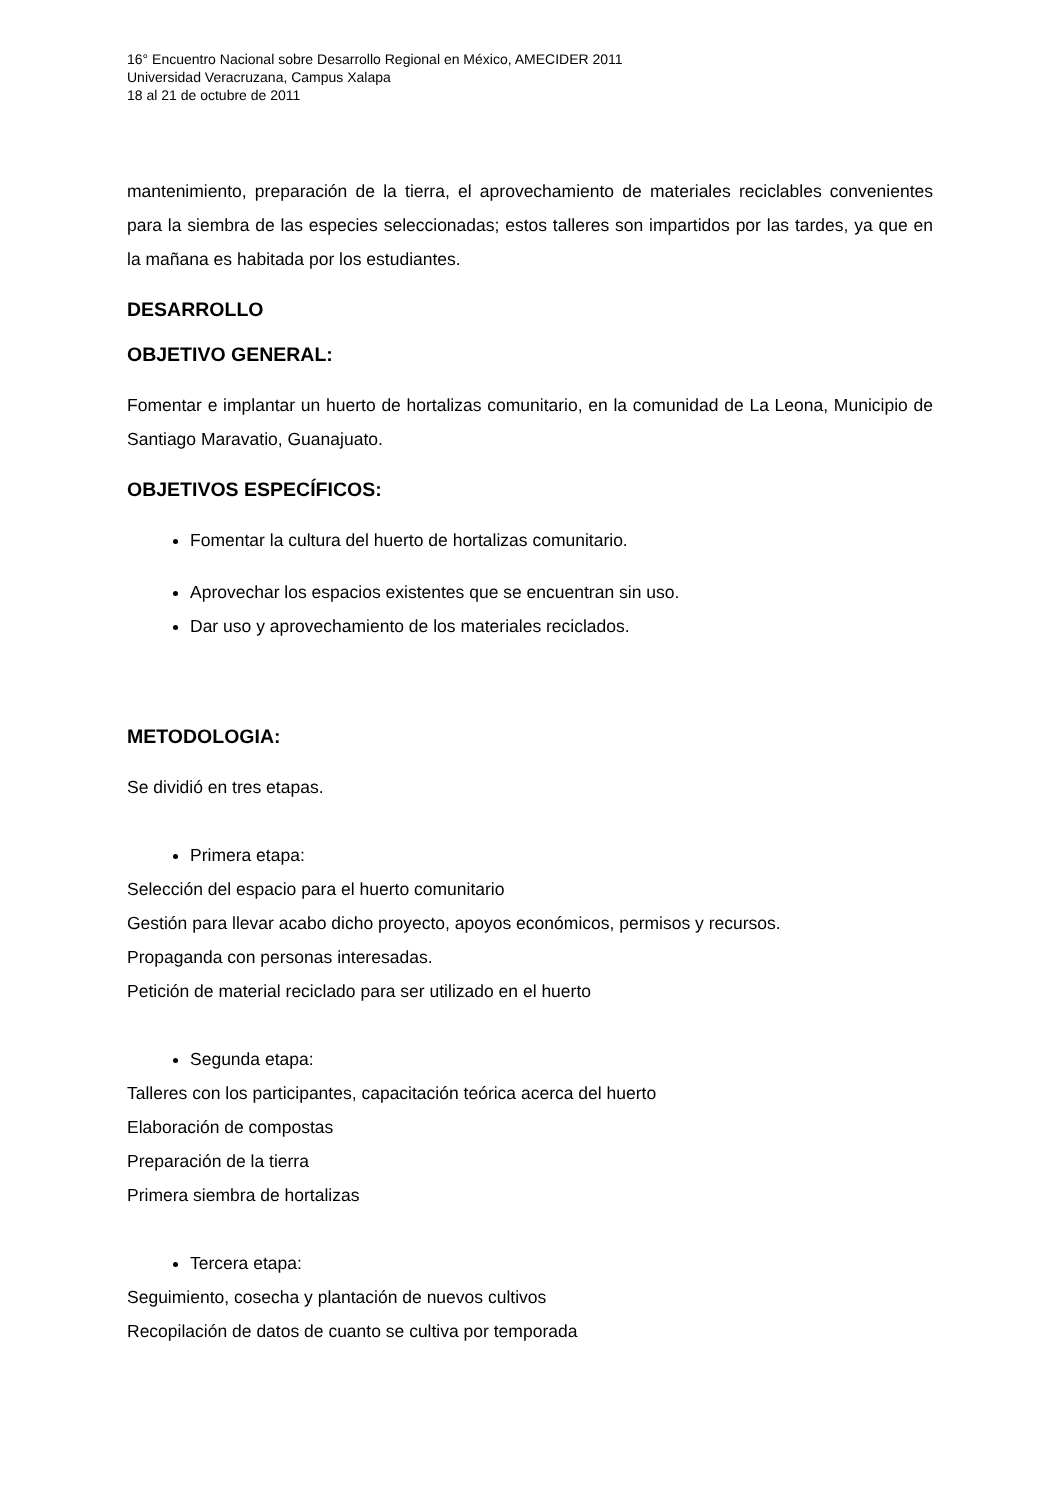16° Encuentro Nacional sobre Desarrollo Regional en México, AMECIDER 2011
Universidad Veracruzana, Campus Xalapa
18 al 21 de octubre de 2011
mantenimiento, preparación de la tierra, el aprovechamiento de materiales reciclables convenientes para la siembra de las especies seleccionadas; estos talleres son impartidos por las tardes, ya que en la mañana es habitada por los estudiantes.
DESARROLLO
OBJETIVO GENERAL:
Fomentar e implantar un huerto de hortalizas comunitario, en la comunidad de La Leona, Municipio de Santiago Maravatio, Guanajuato.
OBJETIVOS ESPECÍFICOS:
Fomentar la cultura del huerto de hortalizas comunitario.
Aprovechar los espacios existentes que se encuentran sin uso.
Dar uso y aprovechamiento de los materiales reciclados.
METODOLOGIA:
Se dividió en tres etapas.
Primera etapa:
Selección del espacio para el huerto comunitario
Gestión para llevar acabo dicho proyecto, apoyos económicos, permisos y recursos.
Propaganda con personas interesadas.
Petición de material reciclado para ser utilizado en el huerto
Segunda etapa:
Talleres con los participantes, capacitación teórica acerca del huerto
Elaboración de compostas
Preparación de la tierra
Primera siembra de hortalizas
Tercera etapa:
Seguimiento, cosecha y plantación de nuevos cultivos
Recopilación de datos de cuanto se cultiva por temporada